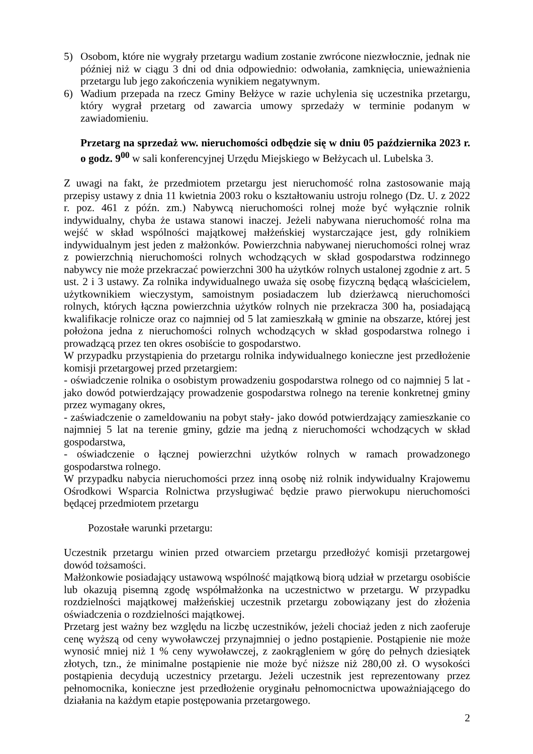5) Osobom, które nie wygrały przetargu wadium zostanie zwrócone niezwłocznie, jednak nie później niż w ciągu 3 dni od dnia odpowiednio: odwołania, zamknięcia, unieważnienia przetargu lub jego zakończenia wynikiem negatywnym.
6) Wadium przepada na rzecz Gminy Bełżyce w razie uchylenia się uczestnika przetargu, który wygrał przetarg od zawarcia umowy sprzedaży w terminie podanym w zawiadomieniu.
Przetarg na sprzedaż ww. nieruchomości odbędzie się w dniu 05 października 2023 r. o godz. 9<sup>00</sup> w sali konferencyjnej Urzędu Miejskiego w Bełżycach ul. Lubelska 3.
Z uwagi na fakt, że przedmiotem przetargu jest nieruchomość rolna zastosowanie mają przepisy ustawy z dnia 11 kwietnia 2003 roku o kształtowaniu ustroju rolnego (Dz. U. z 2022 r. poz. 461 z późn. zm.) Nabywcą nieruchomości rolnej może być wyłącznie rolnik indywidualny, chyba że ustawa stanowi inaczej. Jeżeli nabywana nieruchomość rolna ma wejść w skład wspólności majątkowej małżeńskiej wystarczające jest, gdy rolnikiem indywidualnym jest jeden z małżonków. Powierzchnia nabywanej nieruchomości rolnej wraz z powierzchnią nieruchomości rolnych wchodzących w skład gospodarstwa rodzinnego nabywcy nie może przekraczać powierzchni 300 ha użytków rolnych ustalonej zgodnie z art. 5 ust. 2 i 3 ustawy. Za rolnika indywidualnego uważa się osobę fizyczną będącą właścicielem, użytkownikiem wieczystym, samoistnym posiadaczem lub dzierżawcą nieruchomości rolnych, których łączna powierzchnia użytków rolnych nie przekracza 300 ha, posiadającą kwalifikacje rolnicze oraz co najmniej od 5 lat zamieszkałą w gminie na obszarze, której jest położona jedna z nieruchomości rolnych wchodzących w skład gospodarstwa rolnego i prowadzącą przez ten okres osobiście to gospodarstwo.
W przypadku przystąpienia do przetargu rolnika indywidualnego konieczne jest przedłożenie komisji przetargowej przed przetargiem:
- oświadczenie rolnika o osobistym prowadzeniu gospodarstwa rolnego od co najmniej 5 lat - jako dowód potwierdzający prowadzenie gospodarstwa rolnego na terenie konkretnej gminy przez wymagany okres,
- zaświadczenie o zameldowaniu na pobyt stały- jako dowód potwierdzający zamieszkanie co najmniej 5 lat na terenie gminy, gdzie ma jedną z nieruchomości wchodzących w skład gospodarstwa,
- oświadczenie o łącznej powierzchni użytków rolnych w ramach prowadzonego gospodarstwa rolnego.
W przypadku nabycia nieruchomości przez inną osobę niż rolnik indywidualny Krajowemu Ośrodkowi Wsparcia Rolnictwa przysługiwać będzie prawo pierwokupu nieruchomości będącej przedmiotem przetargu
Pozostałe warunki przetargu:
Uczestnik przetargu winien przed otwarciem przetargu przedłożyć komisji przetargowej dowód tożsamości.
Małżonkowie posiadający ustawową wspólność majątkową biorą udział w przetargu osobiście lub okazują pisemną zgodę współmałżonka na uczestnictwo w przetargu. W przypadku rozdzielności majątkowej małżeńskiej uczestnik przetargu zobowiązany jest do złożenia oświadczenia o rozdzielności majątkowej.
Przetarg jest ważny bez względu na liczbę uczestników, jeżeli chociaż jeden z nich zaoferuje cenę wyższą od ceny wywoławczej przynajmniej o jedno postąpienie. Postąpienie nie może wynosić mniej niż 1 % ceny wywoławczej, z zaokrągleniem w górę do pełnych dziesiątek złotych, tzn., że minimalne postąpienie nie może być niższe niż 280,00 zł. O wysokości postąpienia decydują uczestnicy przetargu. Jeżeli uczestnik jest reprezentowany przez pełnomocnika, konieczne jest przedłożenie oryginału pełnomocnictwa upoważniającego do działania na każdym etapie postępowania przetargowego.
2